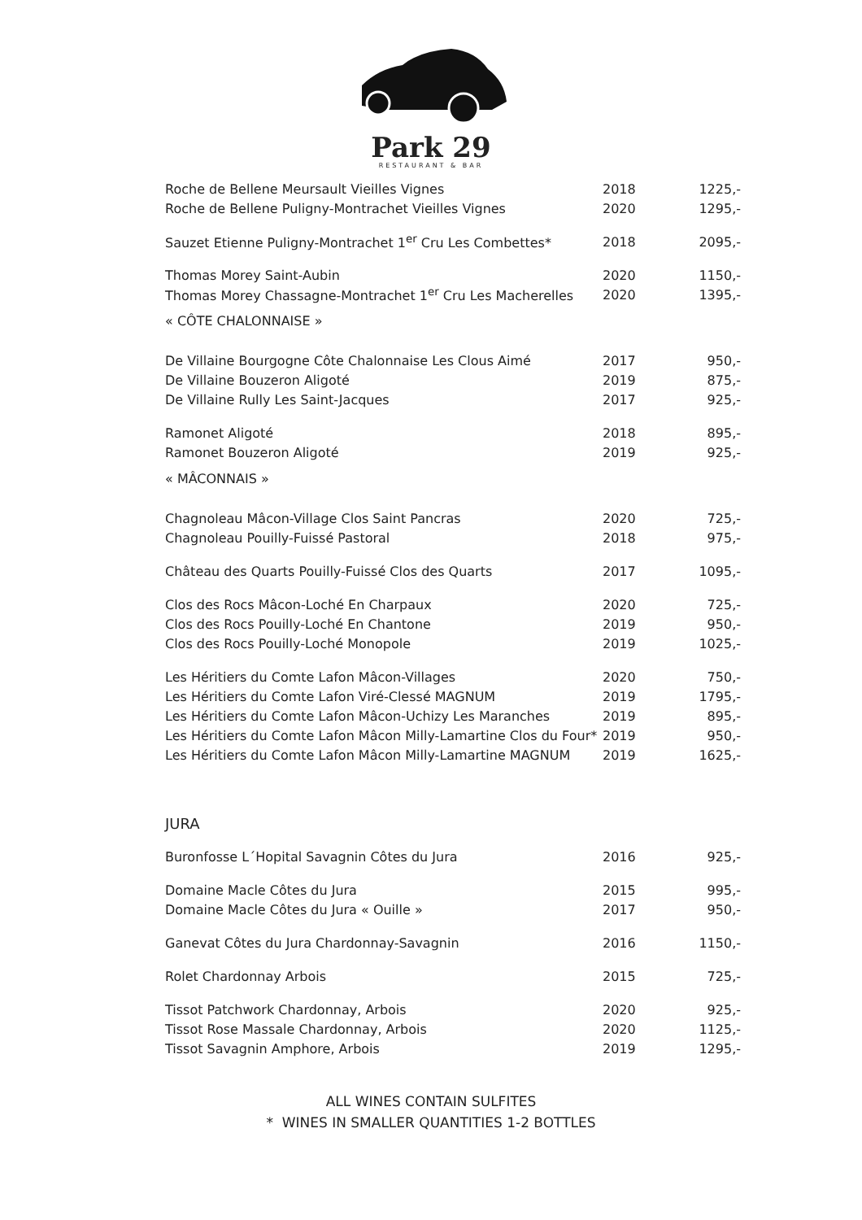Park 29
RESTAURANT & BAR
| Roche de Bellene Meursault Vieilles Vignes | 2018 | 1225,- |
| Roche de Bellene Puligny-Montrachet Vieilles Vignes | 2020 | 1295,- |
| Sauzet Etienne Puligny-Montrachet 1<sup>er</sup> Cru Les Combettes* | 2018 | 2095,- |
| Thomas Morey Saint-Aubin | 2020 | 1150,- |
| Thomas Morey Chassagne-Montrachet 1<sup>er</sup> Cru Les Macherelles | 2020 | 1395,- |
| « CÔTE CHALONNAISE » | | |
| De Villaine Bourgogne Côte Chalonnaise Les Clous Aimé | 2017 | 950,- |
| De Villaine Bouzeron Aligoté | 2019 | 875,- |
| De Villaine Rully Les Saint-Jacques | 2017 | 925,- |
| Ramonet Aligoté | 2018 | 895,- |
| Ramonet Bouzeron Aligoté | 2019 | 925,- |
| « MÂCONNAIS » | | |
| Chagnoleau Mâcon-Village Clos Saint Pancras | 2020 | 725,- |
| Chagnoleau Pouilly-Fuissé Pastoral | 2018 | 975,- |
| Château des Quarts Pouilly-Fuissé Clos des Quarts | 2017 | 1095,- |
| Clos des Rocs Mâcon-Loché En Charpaux | 2020 | 725,- |
| Clos des Rocs Pouilly-Loché En Chantone | 2019 | 950,- |
| Clos des Rocs Pouilly-Loché Monopole | 2019 | 1025,- |
| Les Héritiers du Comte Lafon Mâcon-Villages | 2020 | 750,- |
| Les Héritiers du Comte Lafon Viré-Clessé MAGNUM | 2019 | 1795,- |
| Les Héritiers du Comte Lafon Mâcon-Uchizy Les Maranches | 2019 | 895,- |
| Les Héritiers du Comte Lafon Mâcon Milly-Lamartine Clos du Four* | 2019 | 950,- |
| Les Héritiers du Comte Lafon Mâcon Milly-Lamartine MAGNUM | 2019 | 1625,- |
| JURA | | |
| Buronfosse L´Hopital Savagnin Côtes du Jura | 2016 | 925,- |
| Domaine Macle Côtes du Jura | 2015 | 995,- |
| Domaine Macle Côtes du Jura « Ouille » | 2017 | 950,- |
| Ganevat Côtes du Jura Chardonnay-Savagnin | 2016 | 1150,- |
| Rolet Chardonnay Arbois | 2015 | 725,- |
| Tissot Patchwork Chardonnay, Arbois | 2020 | 925,- |
| Tissot Rose Massale Chardonnay, Arbois | 2020 | 1125,- |
| Tissot Savagnin Amphore, Arbois | 2019 | 1295,- |
ALL WINES CONTAIN SULFITES
* WINES IN SMALLER QUANTITIES 1-2 BOTTLES